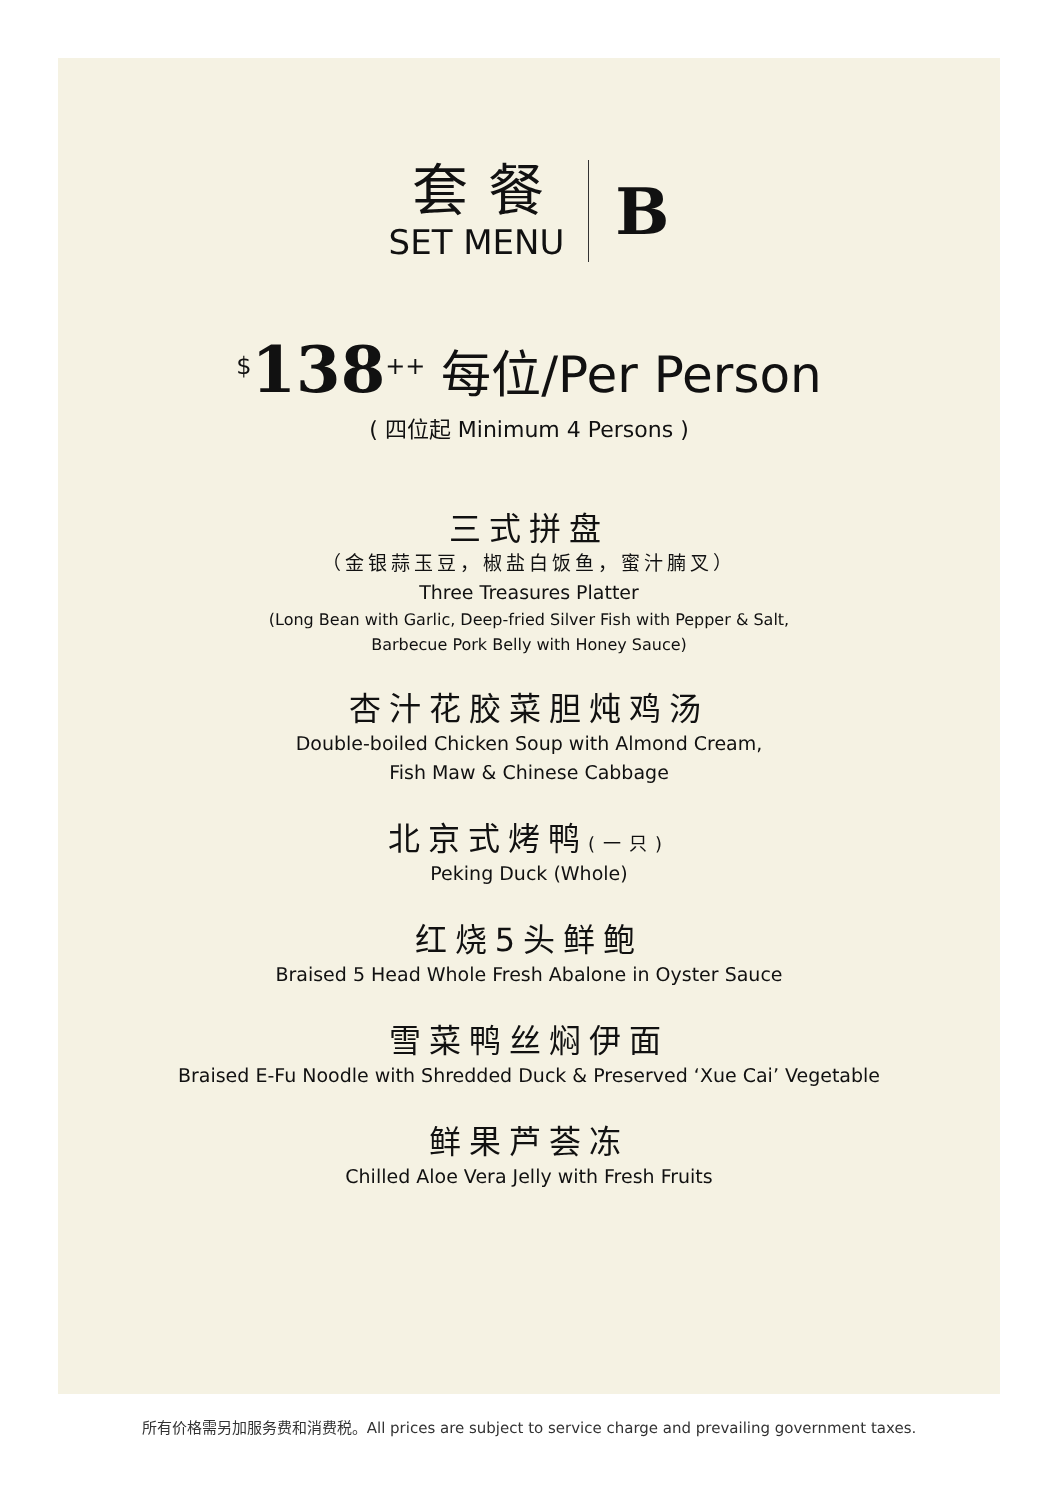套餐
SET MENU
B
<sup>$</sup>138<sup>++</sup> 每位/Per Person
( 四位起 Minimum 4 Persons )
三式拼盘
（金银蒜玉豆，椒盐白饭鱼，蜜汁腩叉）
Three Treasures Platter
(Long Bean with Garlic, Deep-fried Silver Fish with Pepper & Salt,
Barbecue Pork Belly with Honey Sauce)
杏汁花胶菜胆炖鸡汤
Double-boiled Chicken Soup with Almond Cream,
Fish Maw & Chinese Cabbage
北京式烤鸭(一只)
Peking Duck (Whole)
红烧5头鲜鲍
Braised 5 Head Whole Fresh Abalone in Oyster Sauce
雪菜鸭丝焖伊面
Braised E-Fu Noodle with Shredded Duck & Preserved ‘Xue Cai’ Vegetable
鲜果芦荟冻
Chilled Aloe Vera Jelly with Fresh Fruits
所有价格需另加服务费和消费税。All prices are subject to service charge and prevailing government taxes.